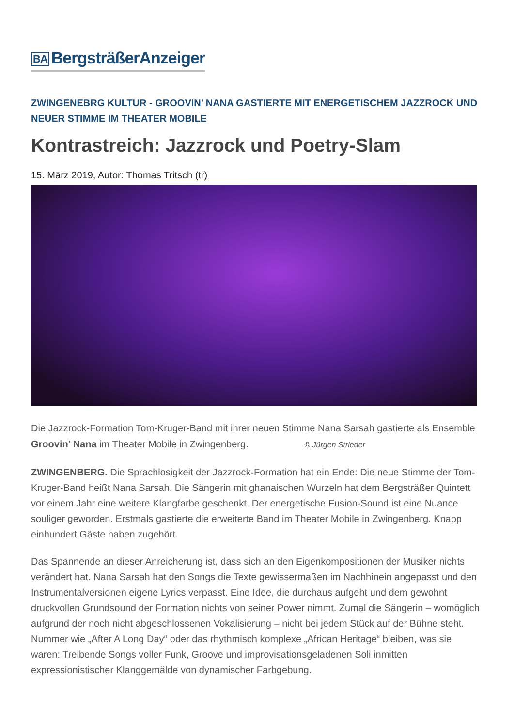BA BergsträßerAnzeiger
ZWINGENEBRG KULTUR - GROOVIN’ NANA GASTIERTE MIT ENERGETISCHEM JAZZROCK UND NEUER STIMME IM THEATER MOBILE
Kontrastreich: Jazzrock und Poetry-Slam
15. März 2019, Autor: Thomas Tritsch (tr)
Die Jazzrock-Formation Tom-Kruger-Band mit ihrer neuen Stimme Nana Sarsah gastierte als Ensemble Groovin’ Nana im Theater Mobile in Zwingenberg. © Jürgen Strieder
ZWINGENBERG. Die Sprachlosigkeit der Jazzrock-Formation hat ein Ende: Die neue Stimme der Tom-Kruger-Band heißt Nana Sarsah. Die Sängerin mit ghanaischen Wurzeln hat dem Bergsträßer Quintett vor einem Jahr eine weitere Klangfarbe geschenkt. Der energetische Fusion-Sound ist eine Nuance souliger geworden. Erstmals gastierte die erweiterte Band im Theater Mobile in Zwingenberg. Knapp einhundert Gäste haben zugehört.
Das Spannende an dieser Anreicherung ist, dass sich an den Eigenkompositionen der Musiker nichts verändert hat. Nana Sarsah hat den Songs die Texte gewissermaßen im Nachhinein angepasst und den Instrumentalversionen eigene Lyrics verpasst. Eine Idee, die durchaus aufgeht und dem gewohnt druckvollen Grundsound der Formation nichts von seiner Power nimmt. Zumal die Sängerin – womöglich aufgrund der noch nicht abgeschlossenen Vokalisierung – nicht bei jedem Stück auf der Bühne steht. Nummer wie „After A Long Day“ oder das rhythmisch komplexe „African Heritage“ bleiben, was sie waren: Treibende Songs voller Funk, Groove und improvisationsgeladenen Soli inmitten expressionistischer Klanggemälde von dynamischer Farbgebung.